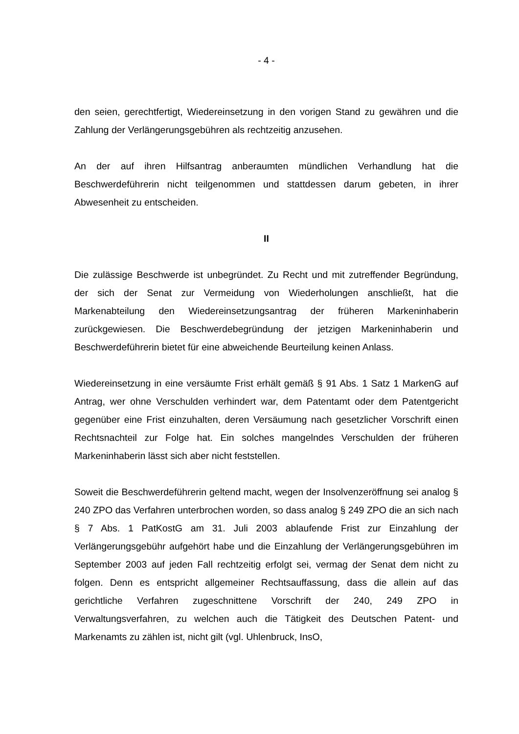- 4 -
den seien, gerechtfertigt, Wiedereinsetzung in den vorigen Stand zu gewähren und die Zahlung der Verlängerungsgebühren als rechtzeitig anzusehen.
An der auf ihren Hilfsantrag anberaumten mündlichen Verhandlung hat die Beschwerdeführerin nicht teilgenommen und stattdessen darum gebeten, in ihrer Abwesenheit zu entscheiden.
II
Die zulässige Beschwerde ist unbegründet. Zu Recht und mit zutreffender Begründung, der sich der Senat zur Vermeidung von Wiederholungen anschließt, hat die Markenabteilung den Wiedereinsetzungsantrag der früheren Markeninhaberin zurückgewiesen. Die Beschwerdebegründung der jetzigen Markeninhaberin und Beschwerdeführerin bietet für eine abweichende Beurteilung keinen Anlass.
Wiedereinsetzung in eine versäumte Frist erhält gemäß § 91 Abs. 1 Satz 1 MarkenG auf Antrag, wer ohne Verschulden verhindert war, dem Patentamt oder dem Patentgericht gegenüber eine Frist einzuhalten, deren Versäumung nach gesetzlicher Vorschrift einen Rechtsnachteil zur Folge hat. Ein solches mangelndes Verschulden der früheren Markeninhaberin lässt sich aber nicht feststellen.
Soweit die Beschwerdeführerin geltend macht, wegen der Insolvenzeröffnung sei analog § 240 ZPO das Verfahren unterbrochen worden, so dass analog § 249 ZPO die an sich nach § 7 Abs. 1 PatKostG am 31. Juli 2003 ablaufende Frist zur Einzahlung der Verlängerungsgebühr aufgehört habe und die Einzahlung der Verlängerungsgebühren im September 2003 auf jeden Fall rechtzeitig erfolgt sei, vermag der Senat dem nicht zu folgen. Denn es entspricht allgemeiner Rechtsauffassung, dass die allein auf das gerichtliche Verfahren zugeschnittene Vorschrift der 240, 249 ZPO in Verwaltungsverfahren, zu welchen auch die Tätigkeit des Deutschen Patent- und Markenamts zu zählen ist, nicht gilt (vgl. Uhlenbruck, InsO,